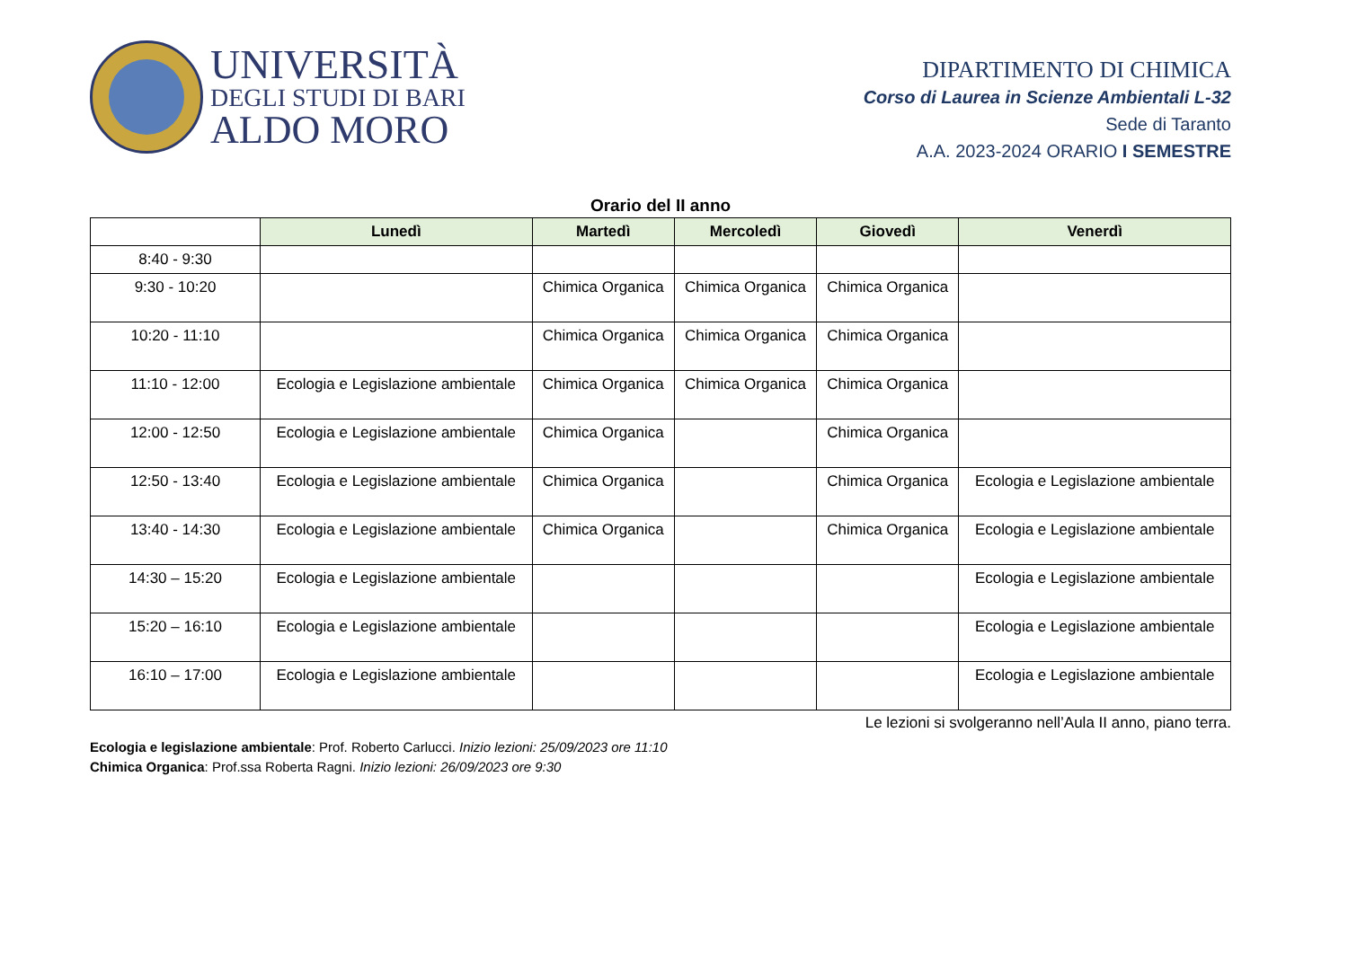UNIVERSITÀ
DEGLI STUDI DI BARI
ALDO MORO
DIPARTIMENTO DI CHIMICA
Corso di Laurea in Scienze Ambientali L-32
Sede di Taranto
A.A. 2023-2024 ORARIO I SEMESTRE
Orario del II anno
| | Lunedì | Martedì | Mercoledì | Giovedì | Venerdì |
| --- | --- | --- | --- | --- | --- |
| 8:40 - 9:30 | | | | | |
| 9:30 - 10:20 | | Chimica Organica | Chimica Organica | Chimica Organica | |
| 10:20 - 11:10 | | Chimica Organica | Chimica Organica | Chimica Organica | |
| 11:10 - 12:00 | Ecologia e Legislazione ambientale | Chimica Organica | Chimica Organica | Chimica Organica | |
| 12:00 - 12:50 | Ecologia e Legislazione ambientale | Chimica Organica | | Chimica Organica | |
| 12:50 - 13:40 | Ecologia e Legislazione ambientale | Chimica Organica | | Chimica Organica | Ecologia e Legislazione ambientale |
| 13:40 - 14:30 | Ecologia e Legislazione ambientale | Chimica Organica | | Chimica Organica | Ecologia e Legislazione ambientale |
| 14:30 – 15:20 | Ecologia e Legislazione ambientale | | | | Ecologia e Legislazione ambientale |
| 15:20 – 16:10 | Ecologia e Legislazione ambientale | | | | Ecologia e Legislazione ambientale |
| 16:10 – 17:00 | Ecologia e Legislazione ambientale | | | | Ecologia e Legislazione ambientale |
Le lezioni si svolgeranno nell’Aula II anno, piano terra.
Ecologia e legislazione ambientale: Prof. Roberto Carlucci. Inizio lezioni: 25/09/2023 ore 11:10
Chimica Organica: Prof.ssa Roberta Ragni. Inizio lezioni: 26/09/2023 ore 9:30